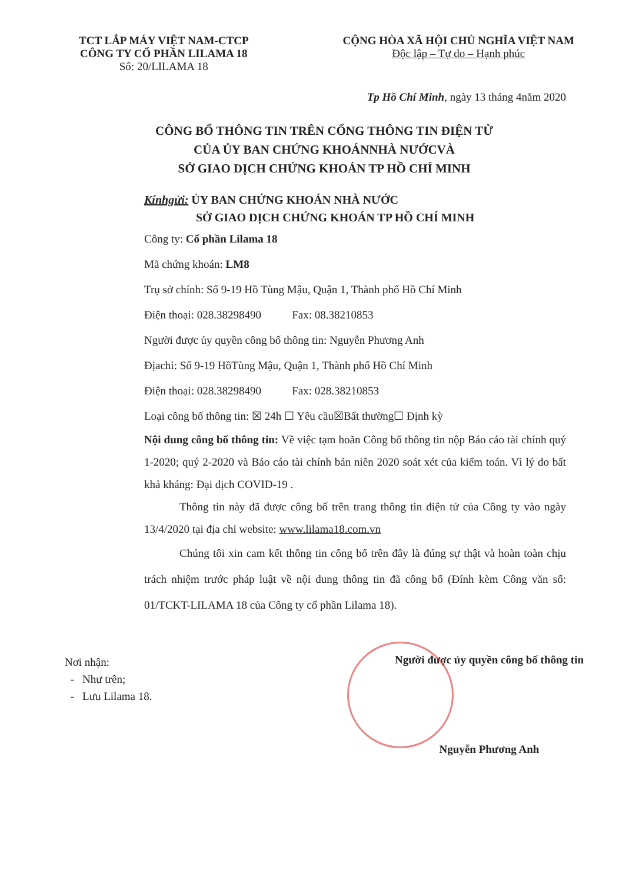TCT LẮP MÁY VIỆT NAM-CTCP
CÔNG TY CỔ PHẦN LILAMA 18
Số: 20/LILAMA 18
CỘNG HÒA XÃ HỘI CHỦ NGHĨA VIỆT NAM
Độc lập – Tự do – Hạnh phúc
Tp Hồ Chí Minh, ngày 13 tháng 4năm 2020
CÔNG BỐ THÔNG TIN TRÊN CỔNG THÔNG TIN ĐIỆN TỬ
CỦA ỦY BAN CHỨNG KHOÁNNHÀ NƯỚCVÀ
SỞ GIAO DỊCH CHỨNG KHOÁN TP HỒ CHÍ MINH
Kínhgửi: ỦY BAN CHỨNG KHOÁN NHÀ NƯỚC
SỞ GIAO DỊCH CHỨNG KHOÁN TP HỒ CHÍ MINH
Công ty: Cổ phần Lilama 18
Mã chứng khoán: LM8
Trụ sở chính: Số 9-19 Hồ Tùng Mậu, Quận 1, Thành phố Hồ Chí Minh
Điện thoại: 028.38298490 Fax: 08.38210853
Người được ủy quyền công bố thông tin: Nguyễn Phương Anh
Địachỉ: Số 9-19 HồTùng Mậu, Quận 1, Thành phố Hồ Chí Minh
Điện thoại: 028.38298490 Fax: 028.38210853
Loại công bố thông tin: ☒ 24h ☐ Yêu cầu☒Bất thường☐ Định kỳ
Nội dung công bố thông tin: Về việc tạm hoãn Công bố thông tin nộp Báo cáo tài chính quý 1-2020; quý 2-2020 và Báo cáo tài chính bán niên 2020 soát xét của kiểm toán. Vì lý do bất khả kháng: Đại dịch COVID-19 .
Thông tin này đã được công bố trên trang thông tin điện tử của Công ty vào ngày 13/4/2020 tại địa chỉ website: www.lilama18.com.vn
Chúng tôi xin cam kết thông tin công bố trên đây là đúng sự thật và hoàn toàn chịu trách nhiệm trước pháp luật về nội dung thông tin đã công bố (Đính kèm Công văn số: 01/TCKT-LILAMA 18 của Công ty cổ phần Lilama 18).
Nơi nhận:
- Như trên;
- Lưu Lilama 18.
Người được ủy quyền công bố thông tin
Nguyễn Phương Anh